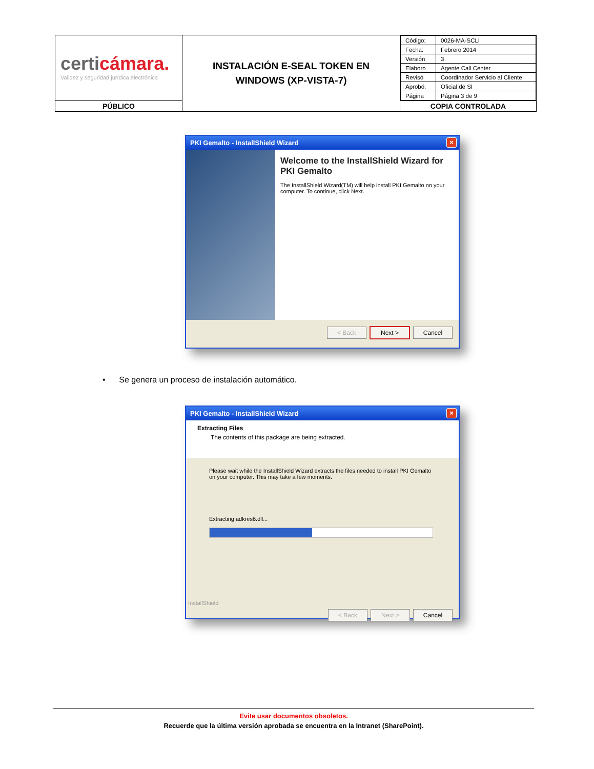| certi cámara. Validez y seguridad jurídica electrónica | INSTALACIÓN E-SEAL TOKEN EN WINDOWS (XP-VISTA-7) | / Código: / 0026-MA-SCLI / / Fecha: / Febrero 2014 / / Versión / 3 / / Elaboro / Agente Call Center / / Revisó / Coordinador Servicio al Cliente / / Aprobó: / Oficial de SI / / Página / Página 3 de 9 / |
| PÚBLICO | | COPIA CONTROLADA |
PKI Gemalto - InstallShield Wizard
×
Welcome to the InstallShield Wizard for PKI Gemalto
The InstallShield Wizard(TM) will help install PKI Gemalto on your computer. To continue, click Next.
< Back Next > Cancel
• Se genera un proceso de instalación automático.
PKI Gemalto - InstallShield Wizard
×
Extracting Files
The contents of this package are being extracted.
Please wait while the InstallShield Wizard extracts the files needed to install PKI Gemalto on your computer. This may take a few moments.
Extracting adkres6.dll...
InstallShield
< Back Next > Cancel
Evite usar documentos obsoletos.
Recuerde que la última versión aprobada se encuentra en la Intranet (SharePoint).